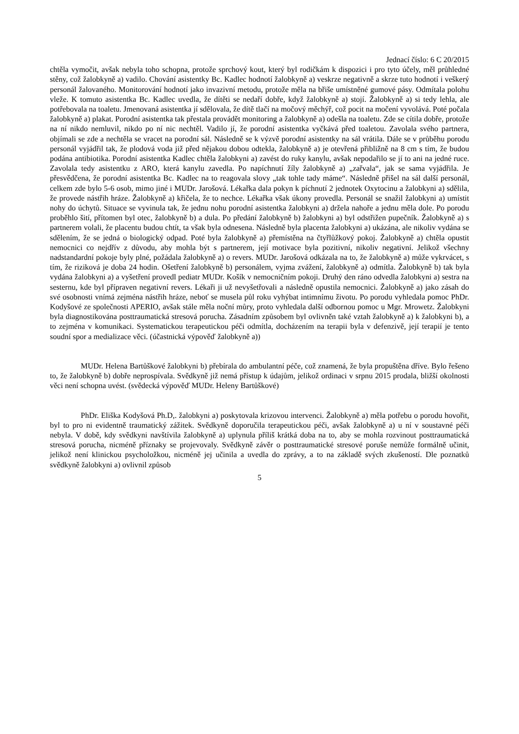Jednací číslo: 6 C 20/2015
chtěla vymočit, avšak nebyla toho schopna, protože sprchový kout, který byl rodičkám k dispozici i pro tyto účely, měl průhledné stěny, což žalobkyně a) vadilo. Chování asistentky Bc. Kadlec hodnotí žalobkyně a) veskrze negativně a skrze tuto hodnotí i veškerý personál žalovaného. Monitorování hodnotí jako invazivní metodu, protože měla na břiše umístněné gumové pásy. Odmítala polohu vleže. K tomuto asistentka Bc. Kadlec uvedla, že dítěti se nedaří dobře, když žalobkyně a) stojí. Žalobkyně a) si tedy lehla, ale potřebovala na toaletu. Jmenovaná asistentka jí sdělovala, že dítě tlačí na močový měchýř, což pocit na močení vyvolává. Poté počala žalobkyně a) plakat. Porodní asistentka tak přestala provádět monitoring a žalobkyně a) odešla na toaletu. Zde se cítila dobře, protože na ní nikdo nemluvil, nikdo po ní nic nechtěl. Vadilo jí, že porodní asistentka vyčkává před toaletou. Zavolala svého partnera, objímali se zde a nechtěla se vracet na porodní sál. Následně se k výzvě porodní asistentky na sál vrátila. Dále se v průběhu porodu personál vyjádřil tak, že plodová voda již před nějakou dobou odtekla, žalobkyně a) je otevřená přibližně na 8 cm s tím, že budou podána antibiotika. Porodní asistentka Kadlec chtěla žalobkyni a) zavést do ruky kanylu, avšak nepodařilo se jí to ani na jedné ruce. Zavolala tedy asistentku z ARO, která kanylu zavedla. Po napíchnutí žíly žalobkyně a) „zařvala“, jak se sama vyjádřila. Je přesvědčena, že porodní asistentka Bc. Kadlec na to reagovala slovy „tak tohle tady máme“. Následně přišel na sál další personál, celkem zde bylo 5-6 osob, mimo jiné i MUDr. Jarošová. Lékařka dala pokyn k píchnutí 2 jednotek Oxytocinu a žalobkyni a) sdělila, že provede nástřih hráze. Žalobkyně a) křičela, že to nechce. Lékařka však úkony provedla. Personál se snažil žalobkyni a) umístit nohy do úchytů. Situace se vyvinula tak, že jednu nohu porodní asistentka žalobkyni a) držela nahoře a jednu měla dole. Po porodu proběhlo šití, přítomen byl otec, žalobkyně b) a dula. Po předání žalobkyně b) žalobkyni a) byl odstřižen pupečník. Žalobkyně a) s partnerem volali, že placentu budou chtít, ta však byla odnesena. Následně byla placenta žalobkyni a) ukázána, ale nikoliv vydána se sdělením, že se jedná o biologický odpad. Poté byla žalobkyně a) přemístěna na čtyřlůžkový pokoj. Žalobkyně a) chtěla opustit nemocnici co nejdřív z důvodu, aby mohla být s partnerem, její motivace byla pozitivní, nikoliv negativní. Jelikož všechny nadstandardní pokoje byly plné, požádala žalobkyně a) o revers. MUDr. Jarošová odkázala na to, že žalobkyně a) může vykrvácet, s tím, že riziková je doba 24 hodin. Ošetření žalobkyně b) personálem, vyjma zvážení, žalobkyně a) odmítla. Žalobkyně b) tak byla vydána žalobkyni a) a vyšetření provedl pediatr MUDr. Košík v nemocničním pokoji. Druhý den ráno odvedla žalobkyni a) sestra na sesternu, kde byl přípraven negativní revers. Lékaři ji už nevyšetřovali a následně opustila nemocnici. Žalobkyně a) jako zásah do své osobnosti vnímá zejména nástřih hráze, neboť se musela půl roku vyhýbat intimnímu životu. Po porodu vyhledala pomoc PhDr. Kodyšové ze společnosti APERIO, avšak stále měla noční můry, proto vyhledala další odbornou pomoc u Mgr. Mrowetz. Žalobkyni byla diagnostikována posttraumatická stresová porucha. Zásadním způsobem byl ovlivněn také vztah žalobkyně a) k žalobkyni b), a to zejména v komunikaci. Systematickou terapeutickou péči odmítla, docházením na terapii byla v defenzivě, její terapií je tento soudní spor a medializace věci. (účastnická výpověď žalobkyně a))
MUDr. Helena Bartůškové žalobkyni b) přebírala do ambulantní péče, což znamená, že byla propuštěna dříve. Bylo řešeno to, že žalobkyně b) dobře neprospívala. Svědkyně již nemá přístup k údajům, jelikož ordinaci v srpnu 2015 prodala, bližší okolnosti věci není schopna uvést. (svědecká výpověď MUDr. Heleny Bartůškové)
PhDr. Eliška Kodyšová Ph.D,. žalobkyni a) poskytovala krizovou intervenci. Žalobkyně a) měla potřebu o porodu hovořit, byl to pro ni evidentně traumatický zážitek. Svědkyně doporučila terapeutickou péči, avšak žalobkyně a) u ní v soustavné péči nebyla. V době, kdy svědkyni navštívila žalobkyně a) uplynula příliš krátká doba na to, aby se mohla rozvinout posttraumatická stresová porucha, nicméně příznaky se projevovaly. Svědkyně závěr o posttraumatické stresové poruše nemůže formálně učinit, jelikož není klinickou psycholožkou, nicméně jej učinila a uvedla do zprávy, a to na základě svých zkušeností. Dle poznatků svědkyně žalobkyni a) ovlivnil způsob
5